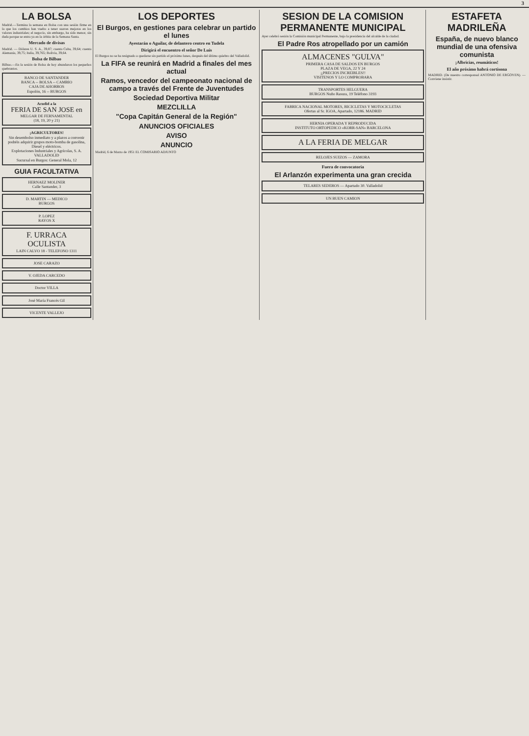3
LA BOLSA
Madrid.—Termina la semana en Bolsa con una sesión firme en la que los cambios han vuelto a tener suaves mejoras en los valores industriales; el negocio, sin embargo, ha sido menor, sin duda porque se entra ya en la órbita de la Semana Santa.
Mercado de divisas
Madrid. — Dólares U. S. A., 39,87; cuenta Cuba, 39,64; cuenta Alemania, 39,75; Italia, 39,765; Bolivia, 39,64.
Bolsa de Bilbao
Bilbao.—En la sesión de Bolsa de hoy abundaron los pequeños quebrantos.
BANCO DE SANTANDER
BANCA -- BOLSA -- CAMBIO
CAJA DE AHORROS
Espolón, 16 -- BURGOS
Acudid a la
FERIA DE SAN JOSE en
MELGAR DE FERNAMENTAL
(18, 19, 20 y 21)
¡AGRICULTORES!
Sin desembolso inmediato y a plazos a convenir podréis adquirir grupos moto-bomba de gasolina, Diesel y eléctricos.
Explotaciones Industriales y Agrícolas, S. A.
VALLADOLID
Sucursal en Burgos: General Mola, 12
GUIA FACULTATIVA
HERNAEZ MOLINER
Calle Santander, 3
D. MARTIN — MEDICO
BURGOS
P. LOPEZ
RAYOS X
F. URRACA
OCULISTA
LAIN CALVO 18 - TELEFONO 1311
JOSE CARAZO
V. OJEDA CARCEDO
Doctor VILLA
José María Francés Gil
VICENTE VALLEJO
LOS DEPORTES
El Burgos, en gestiones para celebrar un partido el lunes
Ayestarán o Aguilar, de delantero centro en Tudela
Dirigirá el encuentro el señor De Luis
El Burgos no se ha resignado a quedarse sin partido el próximo lunes, después del último quiebro del Valladolid.
La FIFA se reunirá en Madrid a finales del mes actual
Ramos, vencedor del campeonato nacional de campo a través del Frente de Juventudes
Sociedad Deportiva Militar
MEZCLILLA
"Copa Capitán General de la Región"
ANUNCIOS OFICIALES
AVISO
ANUNCIO
Madrid, 6 de Marzo de 1951 EL COMISARIO ADJUNTO
SESION DE LA COMISION PERMANENTE MUNICIPAL
Ayer celebró sesión la Comisión municipal Permanente, bajo la presidencia del alcalde de la ciudad.
El Padre Ros atropellado por un camión
ALMACENES "GULVA"
PRIMERA CASA DE SALDOS EN BURGOS
PLAZA DE VEGA, 22 Y 24
¡¡PRECIOS INCREIBLES!!
VISITENOS Y LO COMPROBARA
TRANSPORTES HELGUERA
BURGOS Nuño Rasura, 19 Teléfono 3193
FABRICA NACIONAL MOTORES, BICICLETAS Y MOTOCICLETAS
Ofertas al Sr. IGOA, Apartado, 12186. MADRID
HERNIA OPERADA Y REPRODUCIDA
INSTITUTO ORTOPEDICO «KORR-SAN» BARCELONA
A LA FERIA DE MELGAR
RELOJES SUIZOS — ZAMORA
Fuera de convocatoria
El Arlanzón experimenta una gran crecida
TELARES SEDEROS — Apartado 30. Valladolid
UN BUEN CAMION
ESTAFETA MADRILEÑA
España, de nuevo blanco mundial de una ofensiva comunista
¡Albricias, reumáticos!
El año próximo habrá cortisona
MADRID. (De nuestro corresponsal ANTONIO DE ERGOYEN). — Conviene insistir.